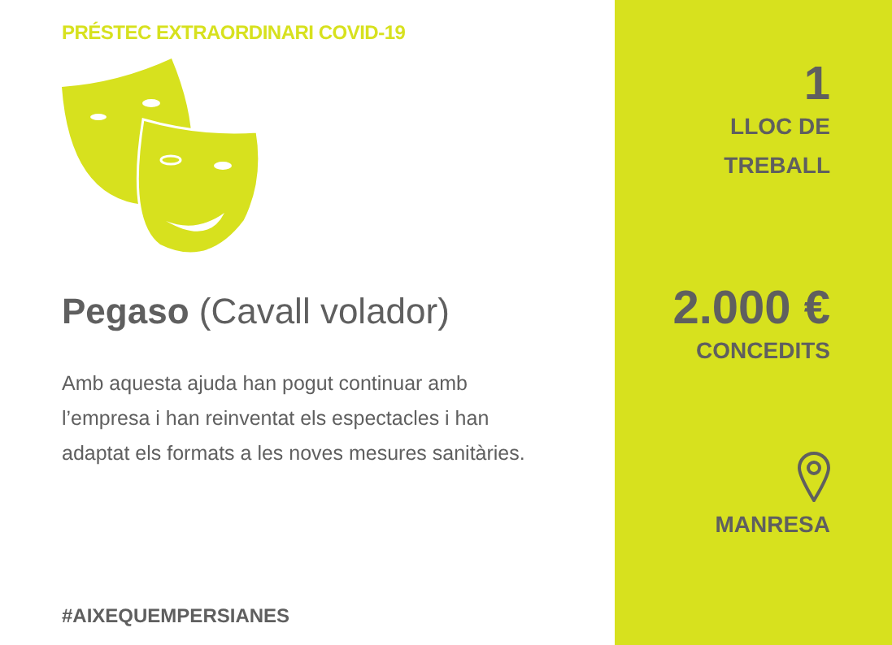PRÉSTEC EXTRAORDINARI COVID-19
Pegaso (Cavall volador)
Amb aquesta ajuda han pogut continuar amb l’empresa i han reinventat els espectacles i han adaptat els formats a les noves mesures sanitàries.
#AIXEQUEMPERSIANES
1
LLOC DE
TREBALL
2.000 €
CONCEDITS
MANRESA